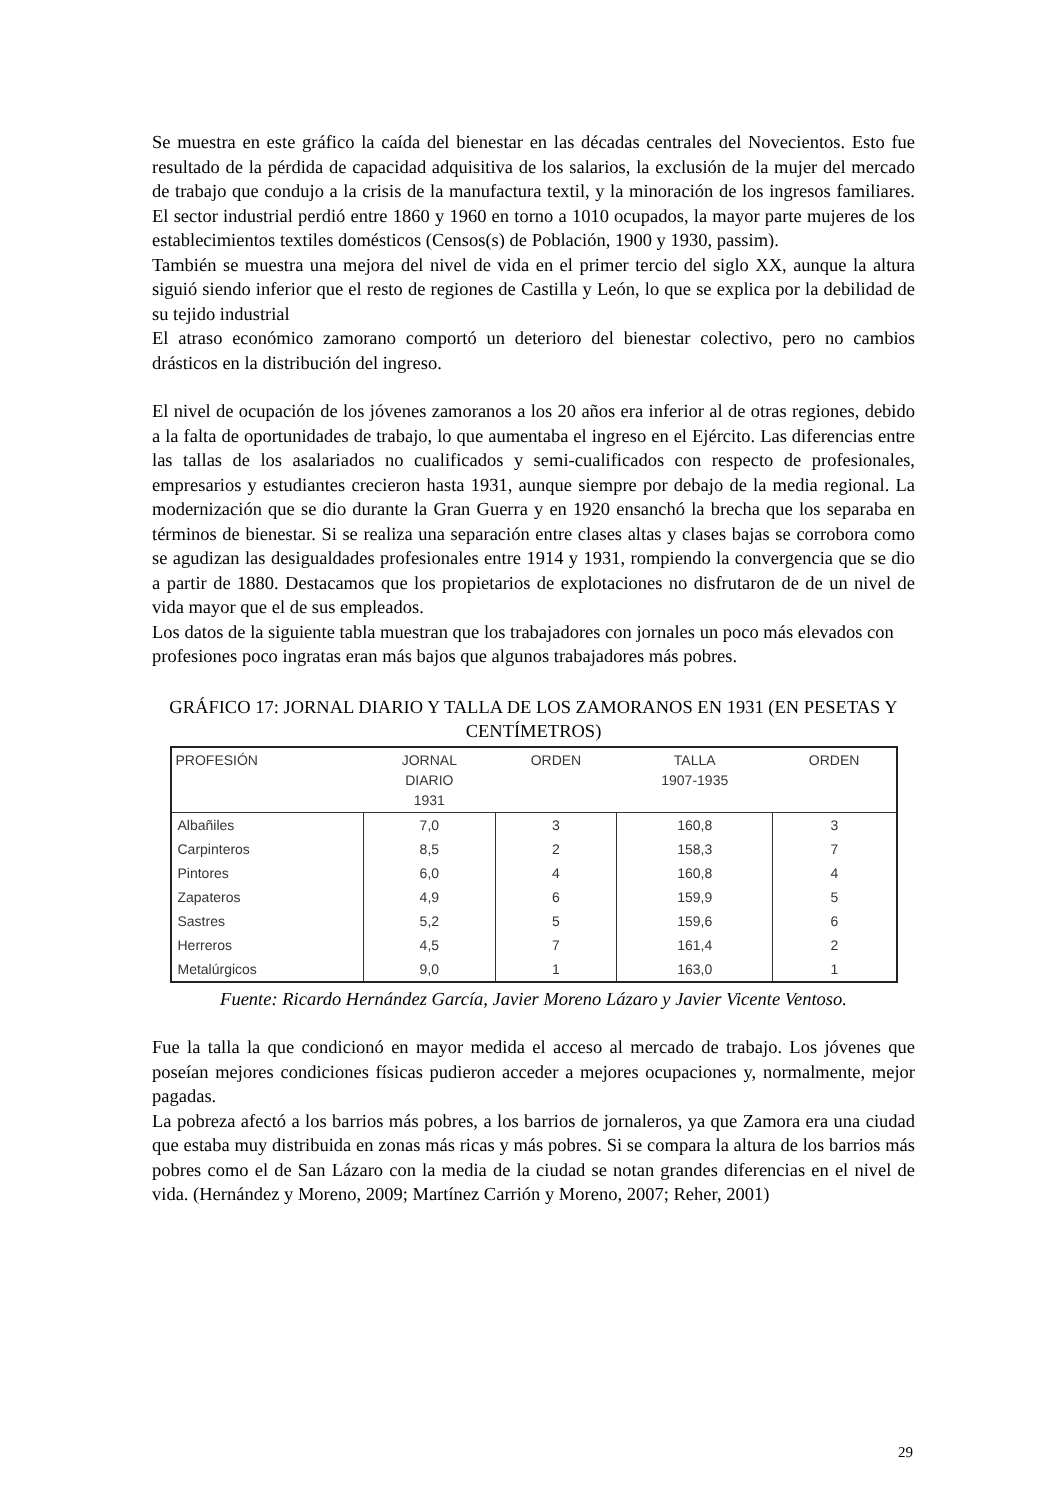Se muestra en este gráfico la caída del bienestar en las décadas centrales del Novecientos. Esto fue resultado de la pérdida de capacidad adquisitiva de los salarios, la exclusión de la mujer del mercado de trabajo que condujo a la crisis de la manufactura textil, y la minoración de los ingresos familiares. El sector industrial perdió entre 1860 y 1960 en torno a 1010 ocupados, la mayor parte mujeres de los establecimientos textiles domésticos (Censos(s) de Población, 1900 y 1930, passim).
También se muestra una mejora del nivel de vida en el primer tercio del siglo XX, aunque la altura siguió siendo inferior que el resto de regiones de Castilla y León, lo que se explica por la debilidad de su tejido industrial
El atraso económico zamorano comportó un deterioro del bienestar colectivo, pero no cambios drásticos en la distribución del ingreso.
El nivel de ocupación de los jóvenes zamoranos a los 20 años era inferior al de otras regiones, debido a la falta de oportunidades de trabajo, lo que aumentaba el ingreso en el Ejército. Las diferencias entre las tallas de los asalariados no cualificados y semi-cualificados con respecto de profesionales, empresarios y estudiantes crecieron hasta 1931, aunque siempre por debajo de la media regional. La modernización que se dio durante la Gran Guerra y en 1920 ensanchó la brecha que los separaba en términos de bienestar. Si se realiza una separación entre clases altas y clases bajas se corrobora como se agudizan las desigualdades profesionales entre 1914 y 1931, rompiendo la convergencia que se dio a partir de 1880. Destacamos que los propietarios de explotaciones no disfrutaron de de un nivel de vida mayor que el de sus empleados.
Los datos de la siguiente tabla muestran que los trabajadores con jornales un poco más elevados con profesiones poco ingratas eran más bajos que algunos trabajadores más pobres.
GRÁFICO 17: JORNAL DIARIO Y TALLA DE LOS ZAMORANOS EN 1931 (EN PESETAS Y CENTÍMETROS)
| PROFESIÓN | JORNAL DIARIO 1931 | ORDEN | TALLA 1907-1935 | ORDEN |
| --- | --- | --- | --- | --- |
| Albañiles | 7,0 | 3 | 160,8 | 3 |
| Carpinteros | 8,5 | 2 | 158,3 | 7 |
| Pintores | 6,0 | 4 | 160,8 | 4 |
| Zapateros | 4,9 | 6 | 159,9 | 5 |
| Sastres | 5,2 | 5 | 159,6 | 6 |
| Herreros | 4,5 | 7 | 161,4 | 2 |
| Metalúrgicos | 9,0 | 1 | 163,0 | 1 |
Fuente: Ricardo Hernández García, Javier Moreno Lázaro y Javier Vicente Ventoso.
Fue la talla la que condicionó en mayor medida el acceso al mercado de trabajo. Los jóvenes que poseían mejores condiciones físicas pudieron acceder a mejores ocupaciones y, normalmente, mejor pagadas.
La pobreza afectó a los barrios más pobres, a los barrios de jornaleros, ya que Zamora era una ciudad que estaba muy distribuida en zonas más ricas y más pobres. Si se compara la altura de los barrios más pobres como el de San Lázaro con la media de la ciudad se notan grandes diferencias en el nivel de vida. (Hernández y Moreno, 2009; Martínez Carrión y Moreno, 2007; Reher, 2001)
29